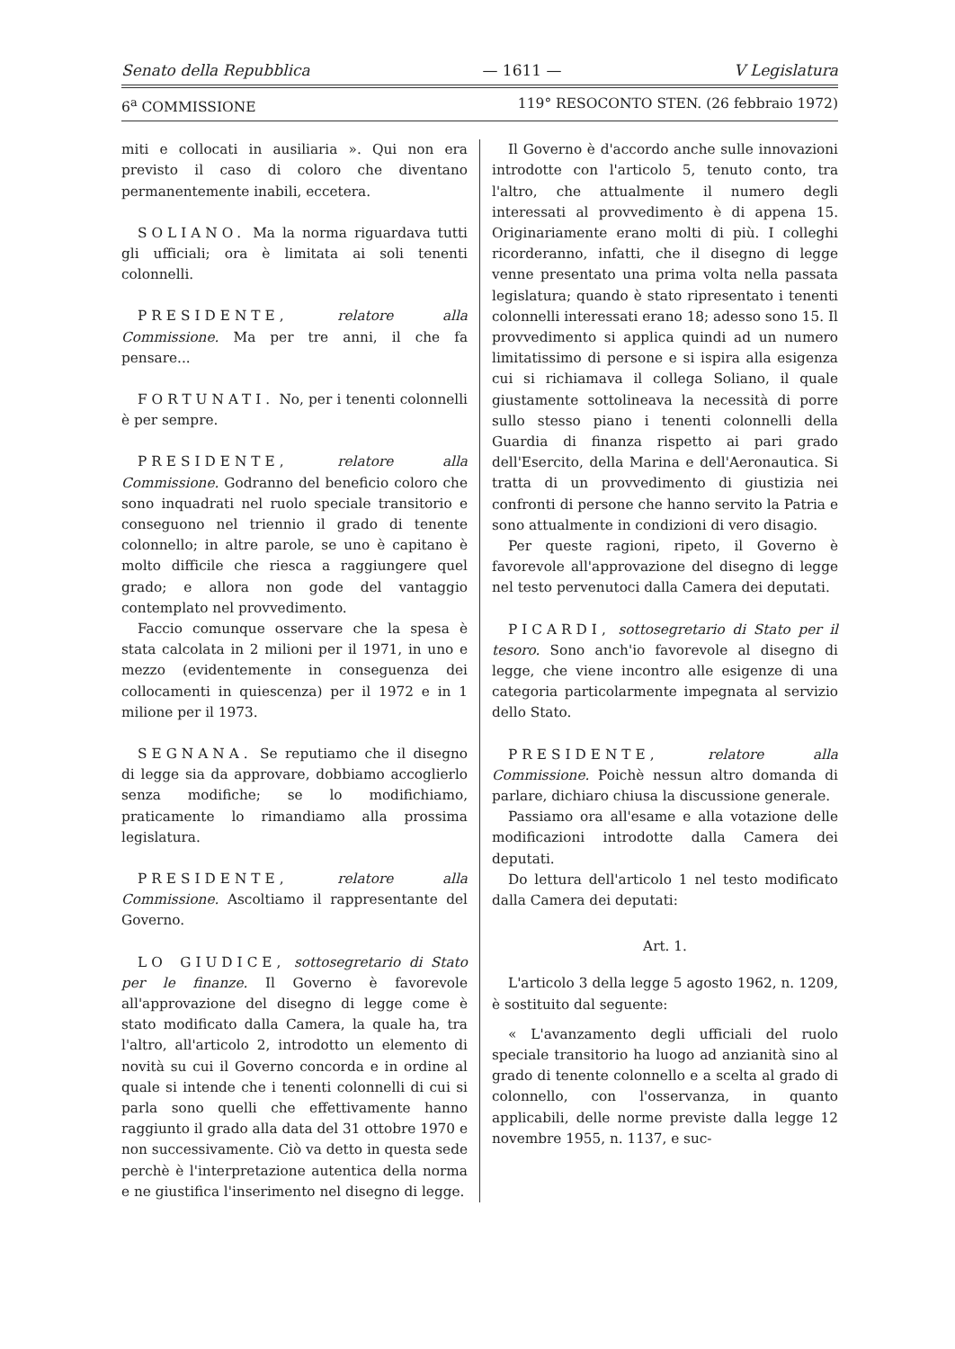Senato della Repubblica — 1611 — V Legislatura
6<sup>a</sup> COMMISSIONE 119° RESOCONTO STEN. (26 febbraio 1972)
miti e collocati in ausiliaria ». Qui non era previsto il caso di coloro che diventano permanentemente inabili, eccetera.
SOLIANO. Ma la norma riguardava tutti gli ufficiali; ora è limitata ai soli tenenti colonnelli.
PRESIDENTE, relatore alla Commissione. Ma per tre anni, il che fa pensare...
FORTUNATI. No, per i tenenti colonnelli è per sempre.
PRESIDENTE, relatore alla Commissione. Godranno del beneficio coloro che sono inquadrati nel ruolo speciale transitorio e conseguono nel triennio il grado di tenente colonnello; in altre parole, se uno è capitano è molto difficile che riesca a raggiungere quel grado; e allora non gode del vantaggio contemplato nel provvedimento.
Faccio comunque osservare che la spesa è stata calcolata in 2 milioni per il 1971, in uno e mezzo (evidentemente in conseguenza dei collocamenti in quiescenza) per il 1972 e in 1 milione per il 1973.
SEGNANA. Se reputiamo che il disegno di legge sia da approvare, dobbiamo accoglierlo senza modifiche; se lo modifichiamo, praticamente lo rimandiamo alla prossima legislatura.
PRESIDENTE, relatore alla Commissione. Ascoltiamo il rappresentante del Governo.
LO GIUDICE, sottosegretario di Stato per le finanze. Il Governo è favorevole all'approvazione del disegno di legge come è stato modificato dalla Camera, la quale ha, tra l'altro, all'articolo 2, introdotto un elemento di novità su cui il Governo concorda e in ordine al quale si intende che i tenenti colonnelli di cui si parla sono quelli che effettivamente hanno raggiunto il grado alla data del 31 ottobre 1970 e non successivamente. Ciò va detto in questa sede perchè è l'interpretazione autentica della norma e ne giustifica l'inserimento nel disegno di legge.
Il Governo è d'accordo anche sulle innovazioni introdotte con l'articolo 5, tenuto conto, tra l'altro, che attualmente il numero degli interessati al provvedimento è di appena 15. Originariamente erano molti di più. I colleghi ricorderanno, infatti, che il disegno di legge venne presentato una prima volta nella passata legislatura; quando è stato ripresentato i tenenti colonnelli interessati erano 18; adesso sono 15. Il provvedimento si applica quindi ad un numero limitatissimo di persone e si ispira alla esigenza cui si richiamava il collega Soliano, il quale giustamente sottolineava la necessità di porre sullo stesso piano i tenenti colonnelli della Guardia di finanza rispetto ai pari grado dell'Esercito, della Marina e dell'Aeronautica. Si tratta di un provvedimento di giustizia nei confronti di persone che hanno servito la Patria e sono attualmente in condizioni di vero disagio.
Per queste ragioni, ripeto, il Governo è favorevole all'approvazione del disegno di legge nel testo pervenutoci dalla Camera dei deputati.
PICARDI, sottosegretario di Stato per il tesoro. Sono anch'io favorevole al disegno di legge, che viene incontro alle esigenze di una categoria particolarmente impegnata al servizio dello Stato.
PRESIDENTE, relatore alla Commissione. Poichè nessun altro domanda di parlare, dichiaro chiusa la discussione generale.
Passiamo ora all'esame e alla votazione delle modificazioni introdotte dalla Camera dei deputati.
Do lettura dell'articolo 1 nel testo modificato dalla Camera dei deputati:
Art. 1.
L'articolo 3 della legge 5 agosto 1962, n. 1209, è sostituito dal seguente:
« L'avanzamento degli ufficiali del ruolo speciale transitorio ha luogo ad anzianità sino al grado di tenente colonnello e a scelta al grado di colonnello, con l'osservanza, in quanto applicabili, delle norme previste dalla legge 12 novembre 1955, n. 1137, e suc-